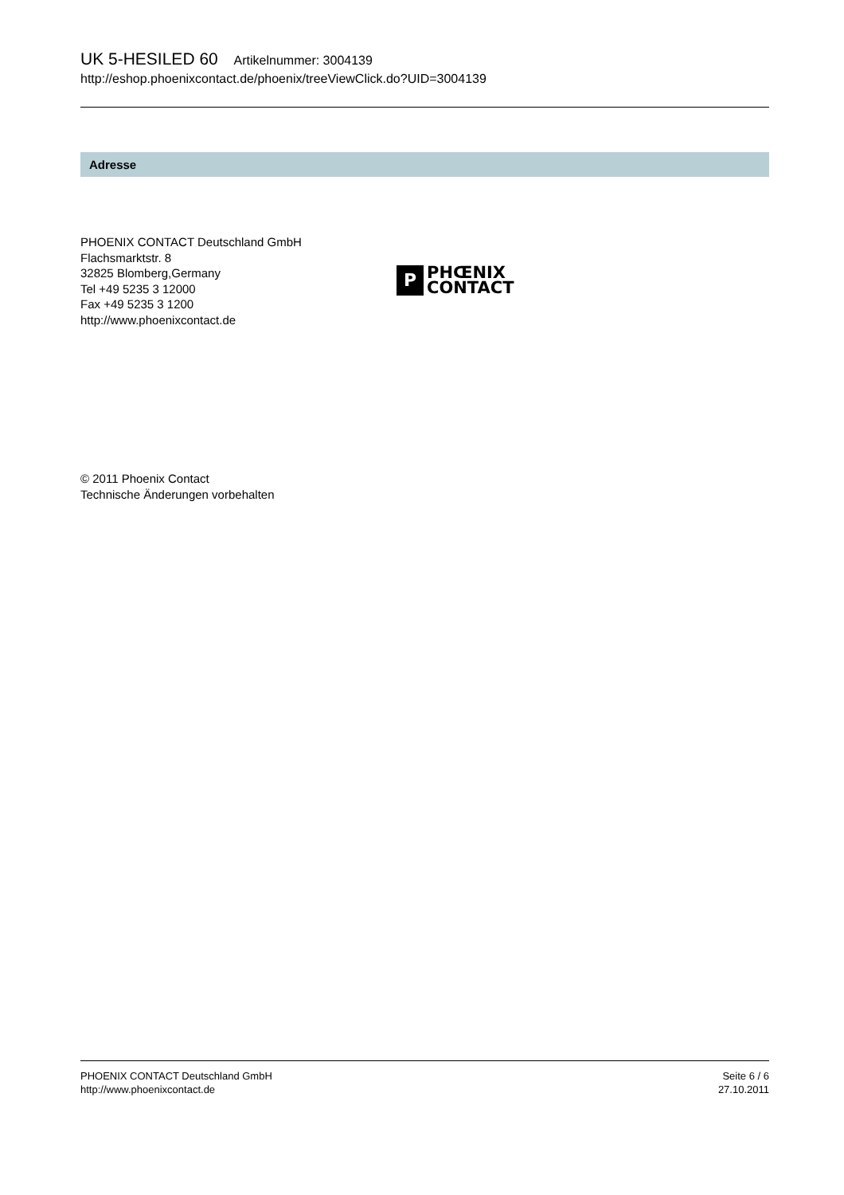UK 5-HESILED 60 Artikelnummer: 3004139
http://eshop.phoenixcontact.de/phoenix/treeViewClick.do?UID=3004139
Adresse
PHOENIX CONTACT Deutschland GmbH
Flachsmarktstr. 8
32825 Blomberg,Germany
Tel +49 5235 3 12000
Fax +49 5235 3 1200
http://www.phoenixcontact.de
P
PHŒNIX
CONTACT
© 2011 Phoenix Contact
Technische Änderungen vorbehalten
PHOENIX CONTACT Deutschland GmbH
http://www.phoenixcontact.de
Seite 6 / 6
27.10.2011